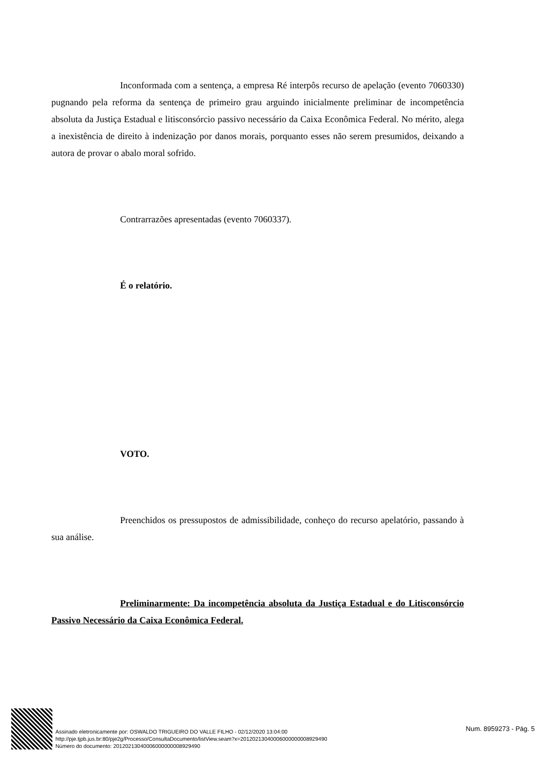Inconformada com a sentença, a empresa Ré interpôs recurso de apelação (evento 7060330) pugnando pela reforma da sentença de primeiro grau arguindo inicialmente preliminar de incompetência absoluta da Justiça Estadual e litisconsórcio passivo necessário da Caixa Econômica Federal. No mérito, alega a inexistência de direito à indenização por danos morais, porquanto esses não serem presumidos, deixando a autora de provar o abalo moral sofrido.
Contrarrazões apresentadas (evento 7060337).
É o relatório.
VOTO.
Preenchidos os pressupostos de admissibilidade, conheço do recurso apelatório, passando à sua análise.
Preliminarmente: Da incompetência absoluta da Justiça Estadual e do Litisconsórcio Passivo Necessário da Caixa Econômica Federal.
Assinado eletronicamente por: OSWALDO TRIGUEIRO DO VALLE FILHO - 02/12/2020 13:04:00
http://pje.tjpb.jus.br:80/pje2g/Processo/ConsultaDocumento/listView.seam?x=20120213040006000000008929490
Número do documento: 20120213040006000000008929490
Num. 8959273 - Pág. 5